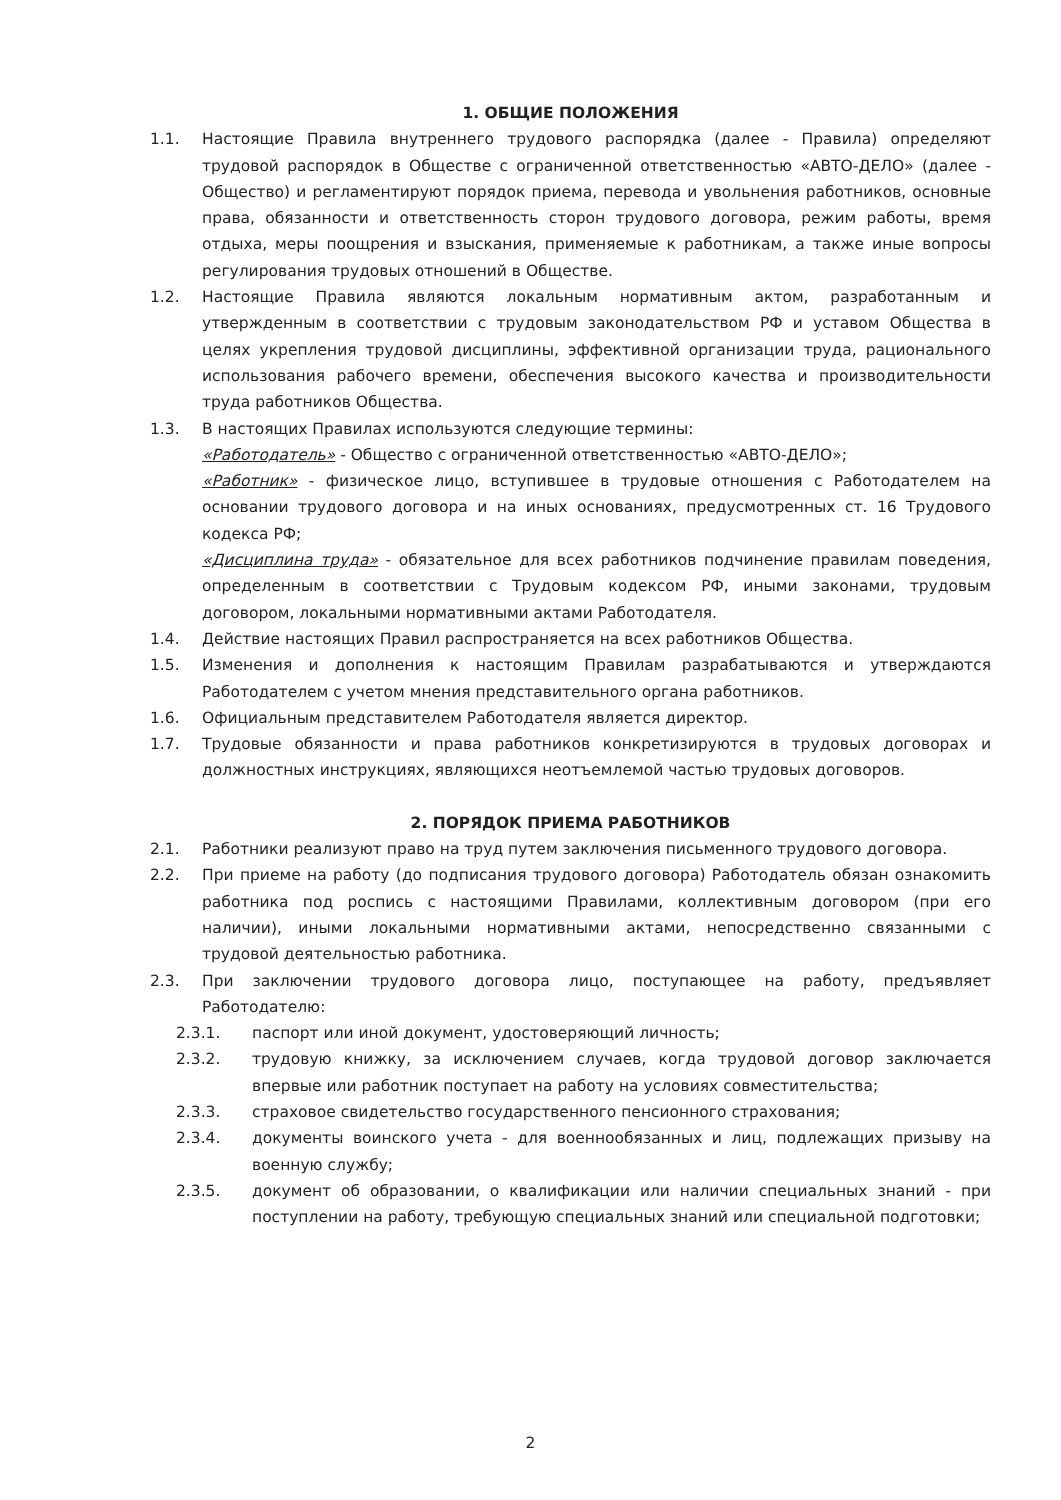1. ОБЩИЕ ПОЛОЖЕНИЯ
1.1. Настоящие Правила внутреннего трудового распорядка (далее - Правила) определяют трудовой распорядок в Обществе с ограниченной ответственностью «АВТО-ДЕЛО» (далее - Общество) и регламентируют порядок приема, перевода и увольнения работников, основные права, обязанности и ответственность сторон трудового договора, режим работы, время отдыха, меры поощрения и взыскания, применяемые к работникам, а также иные вопросы регулирования трудовых отношений в Обществе.
1.2. Настоящие Правила являются локальным нормативным актом, разработанным и утвержденным в соответствии с трудовым законодательством РФ и уставом Общества в целях укрепления трудовой дисциплины, эффективной организации труда, рационального использования рабочего времени, обеспечения высокого качества и производительности труда работников Общества.
1.3. В настоящих Правилах используются следующие термины:
«Работодатель» - Общество с ограниченной ответственностью «АВТО-ДЕЛО»;
«Работник» - физическое лицо, вступившее в трудовые отношения с Работодателем на основании трудового договора и на иных основаниях, предусмотренных ст. 16 Трудового кодекса РФ;
«Дисциплина труда» - обязательное для всех работников подчинение правилам поведения, определенным в соответствии с Трудовым кодексом РФ, иными законами, трудовым договором, локальными нормативными актами Работодателя.
1.4. Действие настоящих Правил распространяется на всех работников Общества.
1.5. Изменения и дополнения к настоящим Правилам разрабатываются и утверждаются Работодателем с учетом мнения представительного органа работников.
1.6. Официальным представителем Работодателя является директор.
1.7. Трудовые обязанности и права работников конкретизируются в трудовых договорах и должностных инструкциях, являющихся неотъемлемой частью трудовых договоров.
2. ПОРЯДОК ПРИЕМА РАБОТНИКОВ
2.1. Работники реализуют право на труд путем заключения письменного трудового договора.
2.2. При приеме на работу (до подписания трудового договора) Работодатель обязан ознакомить работника под роспись с настоящими Правилами, коллективным договором (при его наличии), иными локальными нормативными актами, непосредственно связанными с трудовой деятельностью работника.
2.3. При заключении трудового договора лицо, поступающее на работу, предъявляет Работодателю:
2.3.1. паспорт или иной документ, удостоверяющий личность;
2.3.2. трудовую книжку, за исключением случаев, когда трудовой договор заключается впервые или работник поступает на работу на условиях совместительства;
2.3.3. страховое свидетельство государственного пенсионного страхования;
2.3.4. документы воинского учета - для военнообязанных и лиц, подлежащих призыву на военную службу;
2.3.5. документ об образовании, о квалификации или наличии специальных знаний - при поступлении на работу, требующую специальных знаний или специальной подготовки;
2